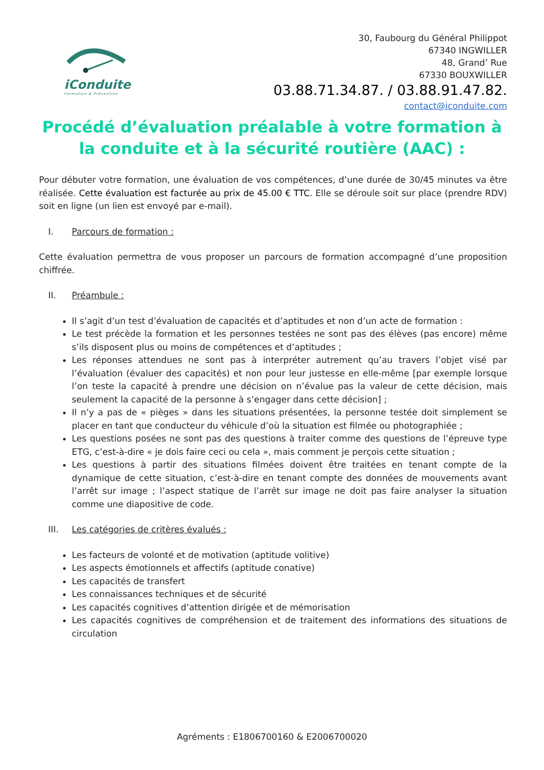iConduite
Formation & Prévention
30, Faubourg du Général Philippot
67340 INGWILLER
48, Grand’ Rue
67330 BOUXWILLER
03.88.71.34.87. / 03.88.91.47.82.
contact@iconduite.com
Procédé d’évaluation préalable à votre formation à la conduite et à la sécurité routière (AAC) :
Pour débuter votre formation, une évaluation de vos compétences, d’une durée de 30/45 minutes va être réalisée. Cette évaluation est facturée au prix de 45.00 € TTC. Elle se déroule soit sur place (prendre RDV) soit en ligne (un lien est envoyé par e-mail).
I. Parcours de formation :
Cette évaluation permettra de vous proposer un parcours de formation accompagné d’une proposition chiffrée.
II. Préambule :
Il s’agit d’un test d’évaluation de capacités et d’aptitudes et non d’un acte de formation :
Le test précède la formation et les personnes testées ne sont pas des élèves (pas encore) même s’ils disposent plus ou moins de compétences et d’aptitudes ;
Les réponses attendues ne sont pas à interpréter autrement qu’au travers l’objet visé par l’évaluation (évaluer des capacités) et non pour leur justesse en elle-même [par exemple lorsque l’on teste la capacité à prendre une décision on n’évalue pas la valeur de cette décision, mais seulement la capacité de la personne à s’engager dans cette décision] ;
Il n’y a pas de « pièges » dans les situations présentées, la personne testée doit simplement se placer en tant que conducteur du véhicule d’où la situation est filmée ou photographiée ;
Les questions posées ne sont pas des questions à traiter comme des questions de l’épreuve type ETG, c’est-à-dire « je dois faire ceci ou cela », mais comment je perçois cette situation ;
Les questions à partir des situations filmées doivent être traitées en tenant compte de la dynamique de cette situation, c’est-à-dire en tenant compte des données de mouvements avant l’arrêt sur image ; l’aspect statique de l’arrêt sur image ne doit pas faire analyser la situation comme une diapositive de code.
III. Les catégories de critères évalués :
Les facteurs de volonté et de motivation (aptitude volitive)
Les aspects émotionnels et affectifs (aptitude conative)
Les capacités de transfert
Les connaissances techniques et de sécurité
Les capacités cognitives d’attention dirigée et de mémorisation
Les capacités cognitives de compréhension et de traitement des informations des situations de circulation
Agréments : E1806700160 & E2006700020